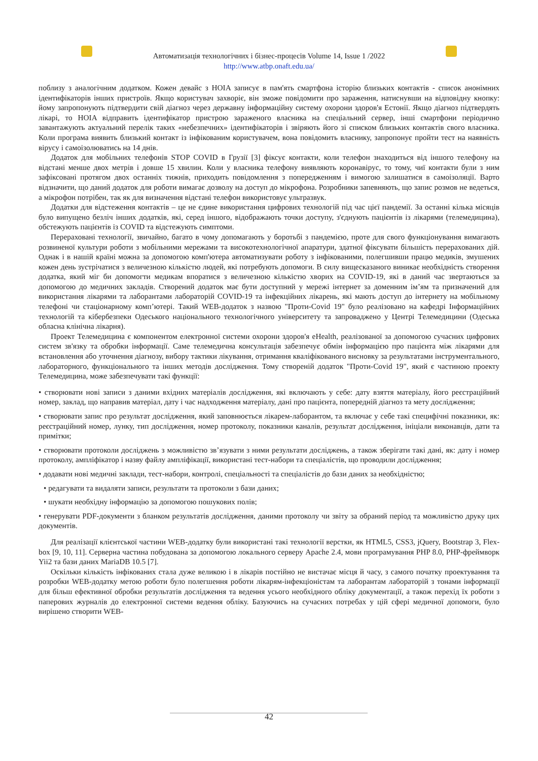Автоматизація технологічних і бізнес-процесів Volume 14, Issue 1 /2022
http://www.atbp.onaft.edu.ua/
поблизу з аналогічним додатком. Кожен девайс з HOIA записує в пам'ять смартфона історію близьких контактів - список анонімних ідентифікаторів інших пристроїв. Якщо користувач захворіє, він зможе повідомити про зараження, натиснувши на відповідну кнопку: йому запропонують підтвердити свій діагноз через державну інформаційну систему охорони здоров'я Естонії. Якщо діагноз підтвердять лікарі, то HOIA відправить ідентифікатор пристрою зараженого власника на спеціальний сервер, інші смартфони періодично завантажують актуальний перелік таких «небезпечних» ідентифікаторів і звіряють його зі списком близьких контактів свого власника. Коли програма виявить близький контакт із інфікованим користувачем, вона повідомить власнику, запропонує пройти тест на наявність вірусу і самоізолюватись на 14 днів.
Додаток для мобільних телефонів STOP COVID в Грузії [3] фіксує контакти, коли телефон знаходиться від іншого телефону на відстані менше двох метрів і довше 15 хвилин. Коли у власника телефону виявляють коронавірус, то тому, чиї контакти були з ним зафіксовані протягом двох останніх тижнів, приходить повідомлення з попередженням і вимогою залишатися в самоізоляції. Варто відзначити, що даний додаток для роботи вимагає дозволу на доступ до мікрофона. Розробники запевняють, що запис розмов не ведеться, а мікрофон потрібен, так як для визначення відстані телефон використовує ультразвук.
Додатки для відстеження контактів – це не єдине використання цифрових технологій під час цієї пандемії. За останні кілька місяців було випущено безліч інших додатків, які, серед іншого, відображають точки доступу, з'єднують пацієнтів із лікарями (телемедицина), обстежують пацієнтів із COVID та відстежують симптоми.
Перераховані технології, звичайно, багато в чому допомагають у боротьбі з пандемією, проте для свого функціонування вимагають розвиненої культури роботи з мобільними мережами та високотехнологічної апаратури, здатної фіксувати більшість перерахованих дій. Однак і в нашій країні можна за допомогою комп'ютера автоматизувати роботу з інфікованими, полегшивши працю медиків, змушених кожен день зустрічатися з величезною кількістю людей, які потребують допомоги. В силу вищесказаного виникає необхідність створення додатка, який міг би допомогти медикам впоратися з величезною кількістю хворих на COVID-19, які в даний час звертаються за допомогою до медичних закладів. Створений додаток має бути доступний у мережі інтернет за доменним ім’ям та призначений для використання лікарями та лаборантами лабораторій COVID-19 та інфекційних лікарень, які мають доступ до інтернету на мобільному телефоні чи стаціонарному комп’ютері. Такий WEB-додаток з назвою "Проти-Covid 19" було реалізовано на кафедрі Інформаційних технологій та кібербезпеки Одеського національного технологічного університету та запроваджено у Центрі Телемедицини (Одеська обласна клінічна лікарня).
Проект Телемедицина є компонентом електронної системи охорони здоров'я eHealth, реалізованої за допомогою сучасних цифрових систем зв'язку та обробки інформації. Саме телемедична консультація забезпечує обмін інформацією про пацієнта між лікарями для встановлення або уточнення діагнозу, вибору тактики лікування, отримання кваліфікованого висновку за результатами інструментального, лабораторного, функціонального та інших методів дослідження. Тому створеній додаток "Проти-Covid 19", який є частиною проекту Телемедицина, може забезпечувати такі функції:
• створювати нові записи з даними вхідних матеріалів дослідження, які включають у себе: дату взяття матеріалу, його реєстраційний номер, заклад, що направив матеріал, дату і час надходження матеріалу, дані про пацієнта, попередній діагноз та мету дослідження;
• створювати запис про результат дослідження, який заповнюється лікарем-лаборантом, та включає у себе такі специфічні показники, як: реєстраційний номер, лунку, тип дослідження, номер протоколу, показники каналів, результат дослідження, ініціали виконавців, дати та примітки;
• створювати протоколи досліджень з можливістю зв’язувати з ними результати досліджень, а також зберігати такі дані, як: дату і номер протоколу, ампліфікатор і назву файлу ампліфікації, використані тест-набори та спеціалістів, що проводили дослідження;
• додавати нові медичні заклади, тест-набори, контролі, спеціальності та спеціалістів до бази даних за необхідністю;
• редагувати та видаляти записи, результати та протоколи з бази даних;
• шукати необхідну інформацію за допомогою пошукових полів;
• генерувати PDF-документи з бланком результатів дослідження, даними протоколу чи звіту за обраний період та можливістю друку цих документів.
Для реалізації клієнтської частини WEB-додатку були використані такі технології верстки, як HTML5, CSS3, jQuery, Bootstrap 3, Flex-box [9, 10, 11]. Серверна частина побудована за допомогою локального серверу Apache 2.4, мови програмування PHP 8.0, PHP-фреймворк Yii2 та бази даних MariaDB 10.5 [7].
Оскільки кількість інфікованих стала дуже великою і в лікарів постійно не вистачає місця й часу, з самого початку проектування та розробки WEB-додатку метою роботи було полегшення роботи лікарям-інфекціоністам та лаборантам лабораторій з тонами інформації для більш ефективної обробки результатів дослідження та ведення усього необхідного обліку документації, а також перехід їх роботи з паперових журналів до електронної системи ведення обліку. Базуючись на сучасних потребах у цій сфері медичної допомоги, було вирішено створити WEB-
42